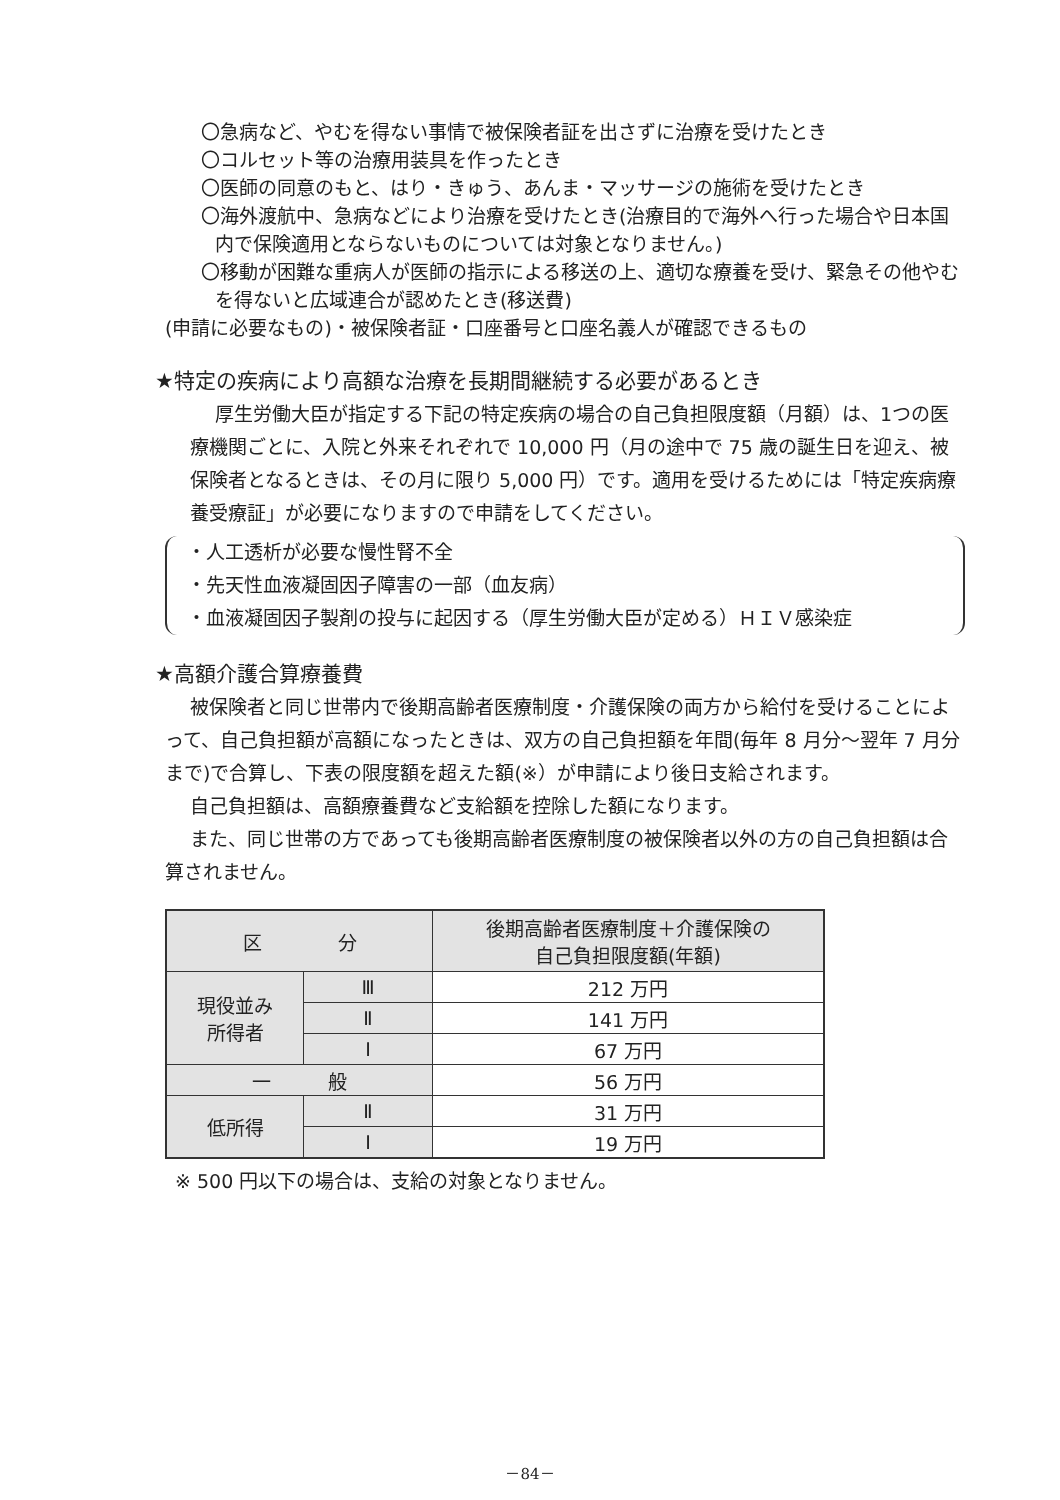〇急病など、やむを得ない事情で被保険者証を出さずに治療を受けたとき
〇コルセット等の治療用装具を作ったとき
〇医師の同意のもと、はり・きゅう、あんま・マッサージの施術を受けたとき
〇海外渡航中、急病などにより治療を受けたとき(治療目的で海外へ行った場合や日本国内で保険適用とならないものについては対象となりません。)
〇移動が困難な重病人が医師の指示による移送の上、適切な療養を受け、緊急その他やむを得ないと広域連合が認めたとき(移送費)
(申請に必要なもの)・被保険者証・口座番号と口座名義人が確認できるもの
★特定の疾病により高額な治療を長期間継続する必要があるとき
厚生労働大臣が指定する下記の特定疾病の場合の自己負担限度額（月額）は、1つの医療機関ごとに、入院と外来それぞれで 10,000 円（月の途中で 75 歳の誕生日を迎え、被保険者となるときは、その月に限り 5,000 円）です。適用を受けるためには「特定疾病療養受療証」が必要になりますので申請をしてください。
・人工透析が必要な慢性腎不全
・先天性血液凝固因子障害の一部（血友病）
・血液凝固因子製剤の投与に起因する（厚生労働大臣が定める）ＨＩＶ感染症
★高額介護合算療養費
被保険者と同じ世帯内で後期高齢者医療制度・介護保険の両方から給付を受けることによって、自己負担額が高額になったときは、双方の自己負担額を年間(毎年 8 月分～翌年 7 月分まで)で合算し、下表の限度額を超えた額(※）が申請により後日支給されます。
自己負担額は、高額療養費など支給額を控除した額になります。
また、同じ世帯の方であっても後期高齢者医療制度の被保険者以外の方の自己負担額は合算されません。
| 区 分 | | 後期高齢者医療制度＋介護保険の 自己負担限度額(年額) |
| --- | --- | --- |
| 現役並み 所得者 | Ⅲ | 212 万円 |
| | Ⅱ | 141 万円 |
| | Ⅰ | 67 万円 |
| 一 般 | | 56 万円 |
| 低所得 | Ⅱ | 31 万円 |
| | Ⅰ | 19 万円 |
※ 500 円以下の場合は、支給の対象となりません。
－84－